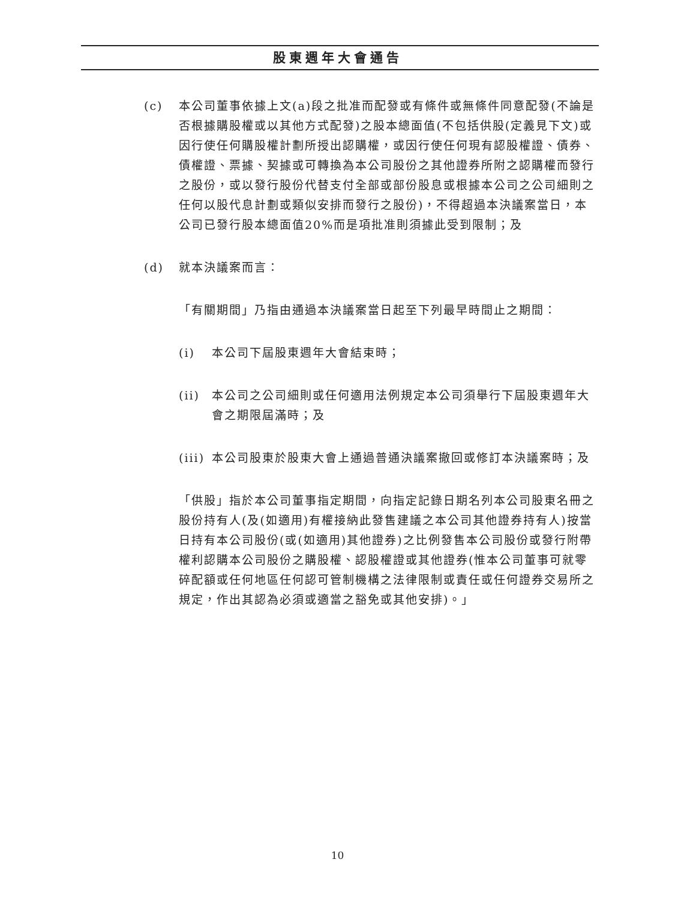股東週年大會通告
(c) 本公司董事依據上文(a)段之批准而配發或有條件或無條件同意配發(不論是否根據購股權或以其他方式配發)之股本總面值(不包括供股(定義見下文)或因行使任何購股權計劃所授出認購權，或因行使任何現有認股權證、債券、債權證、票據、契據或可轉換為本公司股份之其他證券所附之認購權而發行之股份，或以發行股份代替支付全部或部份股息或根據本公司之公司細則之任何以股代息計劃或類似安排而發行之股份)，不得超過本決議案當日，本公司已發行股本總面值20%而是項批准則須據此受到限制；及
(d) 就本決議案而言：
「有關期間」乃指由通過本決議案當日起至下列最早時間止之期間：
(i) 本公司下屆股東週年大會結束時；
(ii) 本公司之公司細則或任何適用法例規定本公司須舉行下屆股東週年大會之期限屆滿時；及
(iii)
本公司股東於股東大會上通過普通決議案撤回或修訂本決議案時；及
「供股」指於本公司董事指定期間，向指定記錄日期名列本公司股東名冊之股份持有人(及(如適用)有權接納此發售建議之本公司其他證券持有人)按當日持有本公司股份(或(如適用)其他證券)之比例發售本公司股份或發行附帶權利認購本公司股份之購股權、認股權證或其他證券(惟本公司董事可就零碎配額或任何地區任何認可管制機構之法律限制或責任或任何證券交易所之規定，作出其認為必須或適當之豁免或其他安排)。」
10